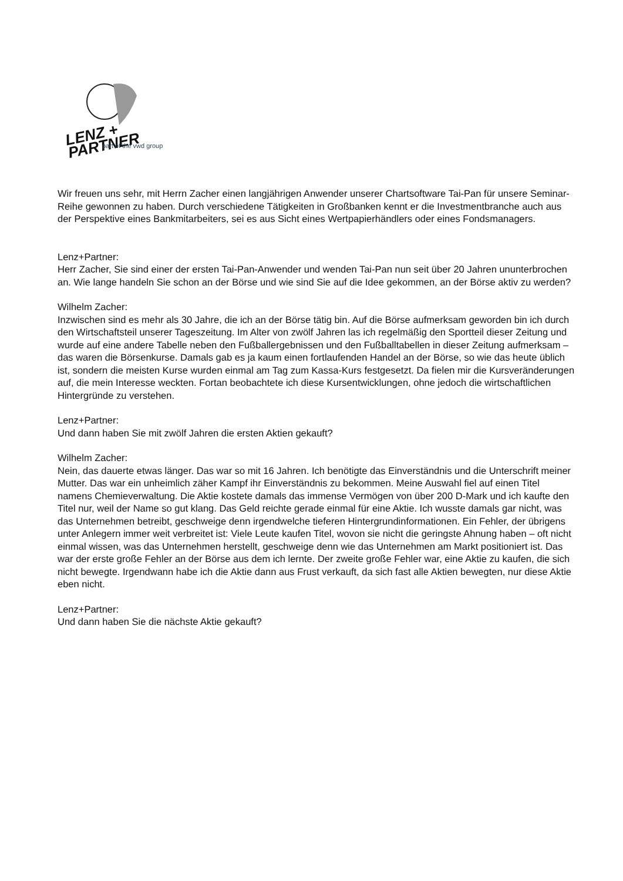LENZ + PARTNER
part of the vwd group
Wir freuen uns sehr, mit Herrn Zacher einen langjährigen Anwender unserer Chartsoftware Tai-Pan für unsere Seminar-Reihe gewonnen zu haben. Durch verschiedene Tätigkeiten in Großbanken kennt er die Investmentbranche auch aus der Perspektive eines Bankmitarbeiters, sei es aus Sicht eines Wertpapierhändlers oder eines Fondsmanagers.
Lenz+Partner:
Herr Zacher, Sie sind einer der ersten Tai-Pan-Anwender und wenden Tai-Pan nun seit über 20 Jahren ununterbrochen an. Wie lange handeln Sie schon an der Börse und wie sind Sie auf die Idee gekommen, an der Börse aktiv zu werden?
Wilhelm Zacher:
Inzwischen sind es mehr als 30 Jahre, die ich an der Börse tätig bin. Auf die Börse aufmerksam geworden bin ich durch den Wirtschaftsteil unserer Tageszeitung. Im Alter von zwölf Jahren las ich regelmäßig den Sportteil dieser Zeitung und wurde auf eine andere Tabelle neben den Fußballergebnissen und den Fußballtabellen in dieser Zeitung aufmerksam – das waren die Börsenkurse. Damals gab es ja kaum einen fortlaufenden Handel an der Börse, so wie das heute üblich ist, sondern die meisten Kurse wurden einmal am Tag zum Kassa-Kurs festgesetzt. Da fielen mir die Kursveränderungen auf, die mein Interesse weckten. Fortan beobachtete ich diese Kursentwicklungen, ohne jedoch die wirtschaftlichen Hintergründe zu verstehen.
Lenz+Partner:
Und dann haben Sie mit zwölf Jahren die ersten Aktien gekauft?
Wilhelm Zacher:
Nein, das dauerte etwas länger. Das war so mit 16 Jahren. Ich benötigte das Einverständnis und die Unterschrift meiner Mutter. Das war ein unheimlich zäher Kampf ihr Einverständnis zu bekommen. Meine Auswahl fiel auf einen Titel namens Chemieverwaltung. Die Aktie kostete damals das immense Vermögen von über 200 D-Mark und ich kaufte den Titel nur, weil der Name so gut klang. Das Geld reichte gerade einmal für eine Aktie. Ich wusste damals gar nicht, was das Unternehmen betreibt, geschweige denn irgendwelche tieferen Hintergrundinformationen. Ein Fehler, der übrigens unter Anlegern immer weit verbreitet ist: Viele Leute kaufen Titel, wovon sie nicht die geringste Ahnung haben – oft nicht einmal wissen, was das Unternehmen herstellt, geschweige denn wie das Unternehmen am Markt positioniert ist. Das war der erste große Fehler an der Börse aus dem ich lernte. Der zweite große Fehler war, eine Aktie zu kaufen, die sich nicht bewegte. Irgendwann habe ich die Aktie dann aus Frust verkauft, da sich fast alle Aktien bewegten, nur diese Aktie eben nicht.
Lenz+Partner:
Und dann haben Sie die nächste Aktie gekauft?